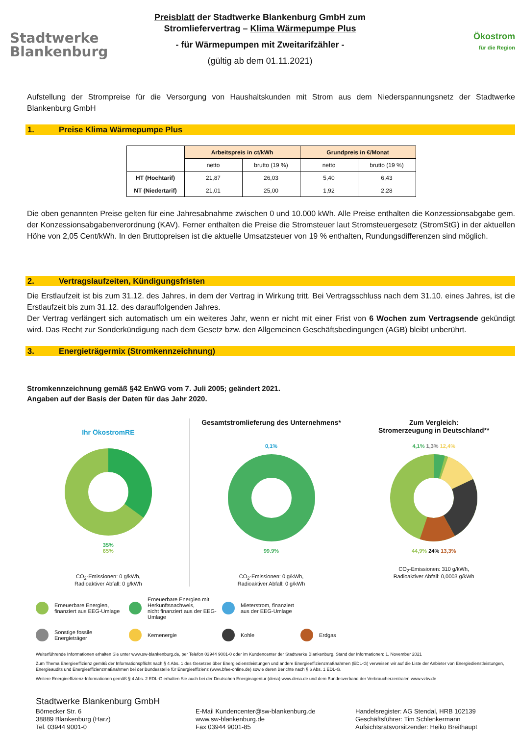Stadtwerke
Blankenburg
Preisblatt der Stadtwerke Blankenburg GmbH zum
Stromliefervertrag – Klima Wärmepumpe Plus
- für Wärmepumpen mit Zweitarifzähler -
(gültig ab dem 01.11.2021)
Ökostrom
für die Region
Aufstellung der Strompreise für die Versorgung von Haushaltskunden mit Strom aus dem Niederspannungsnetz der Stadtwerke Blankenburg GmbH
1. Preise Klima Wärmepumpe Plus
| | Arbeitspreis in ct/kWh | | Grundpreis in €/Monat | |
| --- | --- | --- | --- | --- |
| | netto | brutto (19 %) | netto | brutto (19 %) |
| HT (Hochtarif) | 21,87 | 26,03 | 5,40 | 6,43 |
| NT (Niedertarif) | 21,01 | 25,00 | 1,92 | 2,28 |
Die oben genannten Preise gelten für eine Jahresabnahme zwischen 0 und 10.000 kWh. Alle Preise enthalten die Konzessionsabgabe gem. der Konzessionsabgabenverordnung (KAV). Ferner enthalten die Preise die Stromsteuer laut Stromsteuergesetz (StromStG) in der aktuellen Höhe von 2,05 Cent/kWh. In den Bruttopreisen ist die aktuelle Umsatzsteuer von 19 % enthalten, Rundungsdifferenzen sind möglich.
2. Vertragslaufzeiten, Kündigungsfristen
Die Erstlaufzeit ist bis zum 31.12. des Jahres, in dem der Vertrag in Wirkung tritt. Bei Vertragsschluss nach dem 31.10. eines Jahres, ist die Erstlaufzeit bis zum 31.12. des darauffolgenden Jahres.
Der Vertrag verlängert sich automatisch um ein weiteres Jahr, wenn er nicht mit einer Frist von 6 Wochen zum Vertragsende gekündigt wird. Das Recht zur Sonderkündigung nach dem Gesetz bzw. den Allgemeinen Geschäftsbedingungen (AGB) bleibt unberührt.
3. Energieträgermix (Stromkennzeichnung)
Stromkennzeichnung gemäß §42 EnWG vom 7. Juli 2005; geändert 2021.
Angaben auf der Basis der Daten für das Jahr 2020.
Ihr ÖkostromRE
35%
65%
CO<sub>2</sub>-Emissionen: 0 g/kWh,
Radioaktiver Abfall: 0 g/kWh
Gesamtstromlieferung des Unternehmens*
0,1%
99.9%
CO<sub>2</sub>-Emissionen: 0 g/kWh,
Radioaktiver Abfall: 0 g/kWh
Zum Vergleich:
Stromerzeugung in Deutschland**
4,1% 1,3% 12,4%
44,9% 24% 13,3%
CO<sub>2</sub>-Emissionen: 310 g/kWh,
Radioaktiver Abfall: 0,0003 g/kWh
Erneuerbare Energien,
finanziert aus EEG-Umlage
Erneuerbare Energien mit Herkunftsnachweis,
nicht finanziert aus der EEG-Umlage
Mieterstrom, finanziert
aus der EEG-Umlage
Sonstige fossile
Energieträger
Kernenergie
Kohle
Erdgas
Weiterführende Informationen erhalten Sie unter www.sw-blankenburg.de, per Telefon 03944 9001-0 oder im Kundencenter der Stadtwerke Blankenburg. Stand der Informationen: 1. November 2021
Zum Thema Energieeffizienz gemäß der Informationspflicht nach § 4 Abs. 1 des Gesetzes über Energiedienstleistungen und andere Energieeffizienzmaßnahmen (EDL-G) verweisen wir auf die Liste der Anbieter von Energiedienstleistungen, Energieaudits und Energieeffizienzmaßnahmen bei der Bundesstelle für Energieeffizienz (www.bfee-online.de) sowie deren Berichte nach § 6 Abs. 1 EDL-G.
Weitere Energieeffizienz-Informationen gemäß § 4 Abs. 2 EDL-G erhalten Sie auch bei der Deutschen Energieagentur (dena) www.dena.de und dem Bundesverband der Verbraucherzentralen www.vzbv.de
Stadtwerke Blankenburg GmbH
Börnecker Str. 6
38889 Blankenburg (Harz)
Tel. 03944 9001-0
E-Mail Kundencenter@sw-blankenburg.de
www.sw-blankenburg.de
Fax 03944 9001-85
Handelsregister: AG Stendal, HRB 102139
Geschäftsführer: Tim Schlenkermann
Aufsichtsratsvorsitzender: Heiko Breithaupt